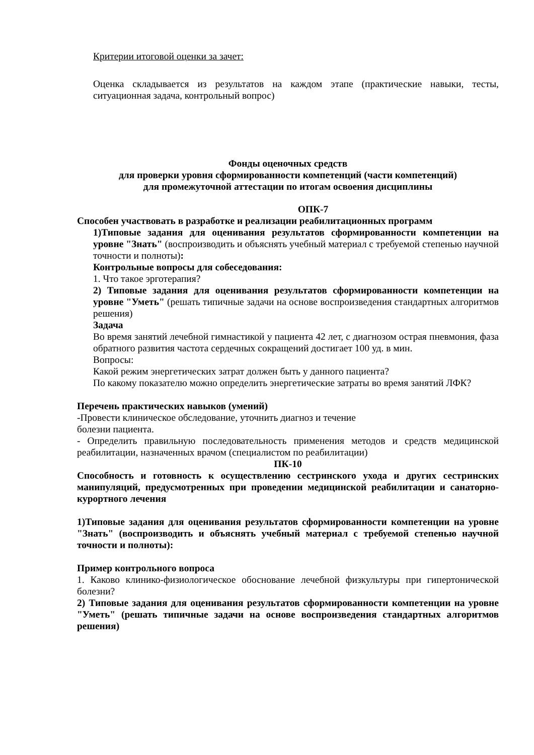Критерии итоговой оценки за зачет:
Оценка складывается из результатов на каждом этапе (практические навыки, тесты, ситуационная задача, контрольный вопрос)
Фонды оценочных средств
для проверки уровня сформированности компетенций (части компетенций)
для промежуточной аттестации по итогам освоения дисциплины
ОПК-7
Способен участвовать в разработке и реализации реабилитационных программ
1)Типовые задания для оценивания результатов сформированности компетенции на уровне "Знать" (воспроизводить и объяснять учебный материал с требуемой степенью научной точности и полноты):
Контрольные вопросы для собеседования:
1. Что такое эрготерапия?
2) Типовые задания для оценивания результатов сформированности компетенции на уровне "Уметь" (решать типичные задачи на основе воспроизведения стандартных алгоритмов решения)
Задача
Во время занятий лечебной гимнастикой у пациента 42 лет, с диагнозом острая пневмония, фаза обратного развития частота сердечных сокращений достигает 100 уд. в мин.
Вопросы:
Какой режим энергетических затрат должен быть у данного пациента?
По какому показателю можно определить энергетические затраты во время занятий ЛФК?
Перечень практических навыков (умений)
-Провести клиническое обследование, уточнить диагноз и течение
болезни пациента.
- Определить правильную последовательность применения методов и средств медицинской реабилитации, назначенных врачом (специалистом по реабилитации)
ПК-10
Способность и готовность к осуществлению сестринского ухода и других сестринских манипуляций, предусмотренных при проведении медицинской реабилитации и санаторно-курортного лечения
1)Типовые задания для оценивания результатов сформированности компетенции на уровне "Знать" (воспроизводить и объяснять учебный материал с требуемой степенью научной точности и полноты):
Пример контрольного вопроса
1. Каково клинико-физиологическое обоснование лечебной физкультуры при гипертонической болезни?
2) Типовые задания для оценивания результатов сформированности компетенции на уровне "Уметь" (решать типичные задачи на основе воспроизведения стандартных алгоритмов решения)